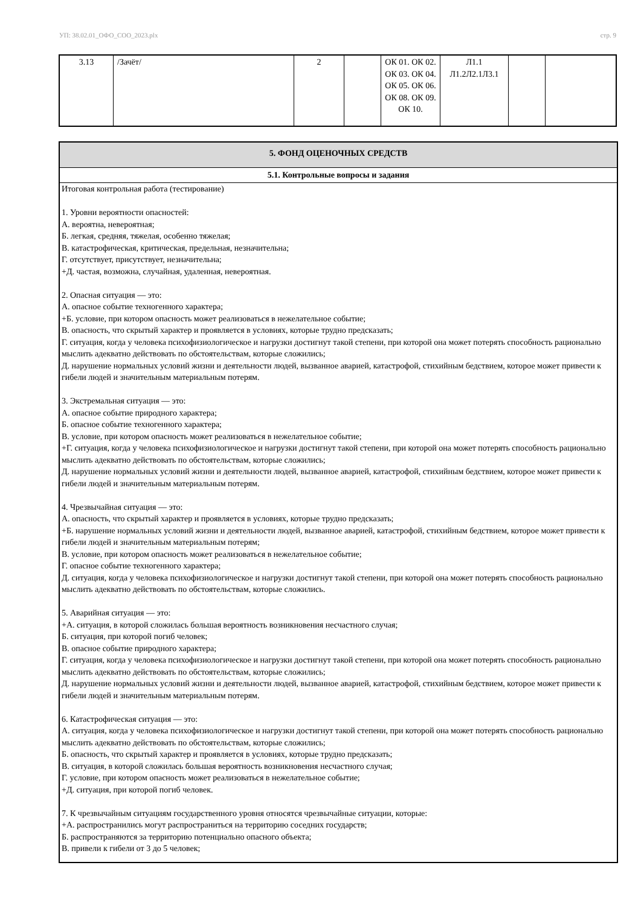УП: 38.02.01_ОФО_СОО_2023.plx стр. 9
| 3.13 | /Зачёт/ | 2 | | ОК 01. ОК 02. ОК 03. ОК 04. ОК 05. ОК 06. ОК 08. ОК 09. ОК 10. | Л1.1 Л1.2Л2.1Л3.1 | | |
5. ФОНД ОЦЕНОЧНЫХ СРЕДСТВ
5.1. Контрольные вопросы и задания
Итоговая контрольная работа (тестирование)
1. Уровни вероятности опасностей:
А. вероятна, невероятная;
Б. легкая, средняя, тяжелая, особенно тяжелая;
В. катастрофическая, критическая, предельная, незначительна;
Г. отсутствует, присутствует, незначительна;
+Д. частая, возможна, случайная, удаленная, невероятная.
2. Опасная ситуация — это:
А. опасное событие техногенного характера;
+Б. условие, при котором опасность может реализоваться в нежелательное событие;
В. опасность, что скрытый характер и проявляется в условиях, которые трудно предсказать;
Г. ситуация, когда у человека психофизиологическое и нагрузки достигнут такой степени, при которой она может потерять способность рационально мыслить адекватно действовать по обстоятельствам, которые сложились;
Д. нарушение нормальных условий жизни и деятельности людей, вызванное аварией, катастрофой, стихийным бедствием, которое может привести к гибели людей и значительным материальным потерям.
3. Экстремальная ситуация — это:
А. опасное событие природного характера;
Б. опасное событие техногенного характера;
В. условие, при котором опасность может реализоваться в нежелательное событие;
+Г. ситуация, когда у человека психофизиологическое и нагрузки достигнут такой степени, при которой она может потерять способность рационально мыслить адекватно действовать по обстоятельствам, которые сложились;
Д. нарушение нормальных условий жизни и деятельности людей, вызванное аварией, катастрофой, стихийным бедствием, которое может привести к гибели людей и значительным материальным потерям.
4. Чрезвычайная ситуация — это:
А. опасность, что скрытый характер и проявляется в условиях, которые трудно предсказать;
+Б. нарушение нормальных условий жизни и деятельности людей, вызванное аварией, катастрофой, стихийным бедствием, которое может привести к гибели людей и значительным материальным потерям;
В. условие, при котором опасность может реализоваться в нежелательное событие;
Г. опасное событие техногенного характера;
Д. ситуация, когда у человека психофизиологическое и нагрузки достигнут такой степени, при которой она может потерять способность рационально мыслить адекватно действовать по обстоятельствам, которые сложились.
5. Аварийная ситуация — это:
+А. ситуация, в которой сложилась большая вероятность возникновения несчастного случая;
Б. ситуация, при которой погиб человек;
В. опасное событие природного характера;
Г. ситуация, когда у человека психофизиологическое и нагрузки достигнут такой степени, при которой она может потерять способность рационально мыслить адекватно действовать по обстоятельствам, которые сложились;
Д. нарушение нормальных условий жизни и деятельности людей, вызванное аварией, катастрофой, стихийным бедствием, которое может привести к гибели людей и значительным материальным потерям.
6. Катастрофическая ситуация — это:
А. ситуация, когда у человека психофизиологическое и нагрузки достигнут такой степени, при которой она может потерять способность рационально мыслить адекватно действовать по обстоятельствам, которые сложились;
Б. опасность, что скрытый характер и проявляется в условиях, которые трудно предсказать;
В. ситуация, в которой сложилась большая вероятность возникновения несчастного случая;
Г. условие, при котором опасность может реализоваться в нежелательное событие;
+Д. ситуация, при которой погиб человек.
7. К чрезвычайным ситуациям государственного уровня относятся чрезвычайные ситуации, которые:
+А. распространились могут распространиться на территорию соседних государств;
Б. распространяются за территорию потенциально опасного объекта;
В. привели к гибели от 3 до 5 человек;